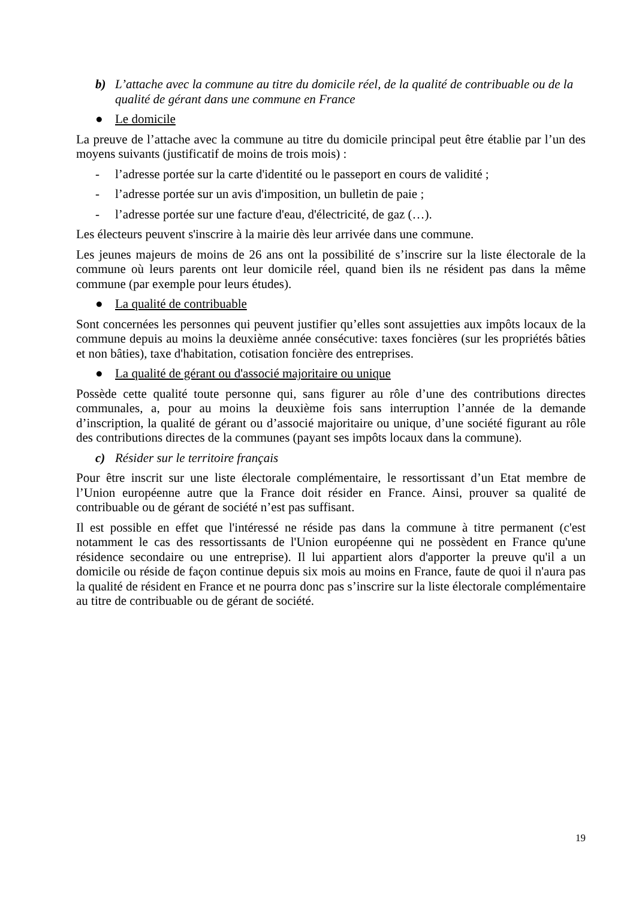b) L’attache avec la commune au titre du domicile réel, de la qualité de contribuable ou de la qualité de gérant dans une commune en France
● Le domicile
La preuve de l’attache avec la commune au titre du domicile principal peut être établie par l’un des moyens suivants (justificatif de moins de trois mois) :
- l’adresse portée sur la carte d'identité ou le passeport en cours de validité ;
- l’adresse portée sur un avis d'imposition, un bulletin de paie ;
- l’adresse portée sur une facture d'eau, d'électricité, de gaz (…).
Les électeurs peuvent s'inscrire à la mairie dès leur arrivée dans une commune.
Les jeunes majeurs de moins de 26 ans ont la possibilité de s’inscrire sur la liste électorale de la commune où leurs parents ont leur domicile réel, quand bien ils ne résident pas dans la même commune (par exemple pour leurs études).
● La qualité de contribuable
Sont concernées les personnes qui peuvent justifier qu’elles sont assujetties aux impôts locaux de la commune depuis au moins la deuxième année consécutive: taxes foncières (sur les propriétés bâties et non bâties), taxe d'habitation, cotisation foncière des entreprises.
● La qualité de gérant ou d'associé majoritaire ou unique
Possède cette qualité toute personne qui, sans figurer au rôle d’une des contributions directes communales, a, pour au moins la deuxième fois sans interruption l’année de la demande d’inscription, la qualité de gérant ou d’associé majoritaire ou unique, d’une société figurant au rôle des contributions directes de la communes (payant ses impôts locaux dans la commune).
c) Résider sur le territoire français
Pour être inscrit sur une liste électorale complémentaire, le ressortissant d’un Etat membre de l’Union européenne autre que la France doit résider en France. Ainsi, prouver sa qualité de contribuable ou de gérant de société n’est pas suffisant.
Il est possible en effet que l'intéressé ne réside pas dans la commune à titre permanent (c'est notamment le cas des ressortissants de l'Union européenne qui ne possèdent en France qu'une résidence secondaire ou une entreprise). Il lui appartient alors d'apporter la preuve qu'il a un domicile ou réside de façon continue depuis six mois au moins en France, faute de quoi il n'aura pas la qualité de résident en France et ne pourra donc pas s’inscrire sur la liste électorale complémentaire au titre de contribuable ou de gérant de société.
19